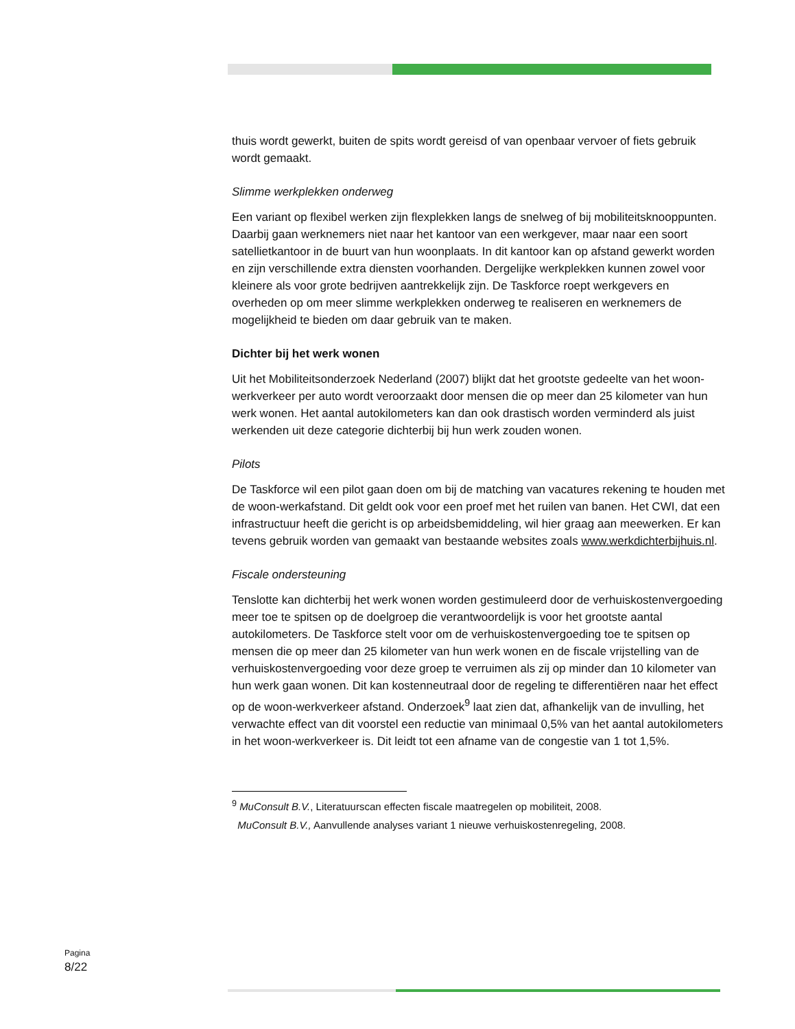thuis wordt gewerkt, buiten de spits wordt gereisd of van openbaar vervoer of fiets gebruik wordt gemaakt.
Slimme werkplekken onderweg
Een variant op flexibel werken zijn flexplekken langs de snelweg of bij mobiliteitsknooppunten. Daarbij gaan werknemers niet naar het kantoor van een werkgever, maar naar een soort satellietkantoor in de buurt van hun woonplaats. In dit kantoor kan op afstand gewerkt worden en zijn verschillende extra diensten voorhanden. Dergelijke werkplekken kunnen zowel voor kleinere als voor grote bedrijven aantrekkelijk zijn. De Taskforce roept werkgevers en overheden op om meer slimme werkplekken onderweg te realiseren en werknemers de mogelijkheid te bieden om daar gebruik van te maken.
Dichter bij het werk wonen
Uit het Mobiliteitsonderzoek Nederland (2007) blijkt dat het grootste gedeelte van het woon-werkverkeer per auto wordt veroorzaakt door mensen die op meer dan 25 kilometer van hun werk wonen. Het aantal autokilometers kan dan ook drastisch worden verminderd als juist werkenden uit deze categorie dichterbij bij hun werk zouden wonen.
Pilots
De Taskforce wil een pilot gaan doen om bij de matching van vacatures rekening te houden met de woon-werkafstand. Dit geldt ook voor een proef met het ruilen van banen. Het CWI, dat een infrastructuur heeft die gericht is op arbeidsbemiddeling, wil hier graag aan meewerken. Er kan tevens gebruik worden van gemaakt van bestaande websites zoals www.werkdichterbijhuis.nl.
Fiscale ondersteuning
Tenslotte kan dichterbij het werk wonen worden gestimuleerd door de verhuiskostenvergoeding meer toe te spitsen op de doelgroep die verantwoordelijk is voor het grootste aantal autokilometers. De Taskforce stelt voor om de verhuiskostenvergoeding toe te spitsen op mensen die op meer dan 25 kilometer van hun werk wonen en de fiscale vrijstelling van de verhuiskostenvergoeding voor deze groep te verruimen als zij op minder dan 10 kilometer van hun werk gaan wonen. Dit kan kostenneutraal door de regeling te differentiëren naar het effect op de woon-werkverkeer afstand. Onderzoek<sup>9</sup> laat zien dat, afhankelijk van de invulling, het verwachte effect van dit voorstel een reductie van minimaal 0,5% van het aantal autokilometers in het woon-werkverkeer is. Dit leidt tot een afname van de congestie van 1 tot 1,5%.
<sup>9</sup> MuConsult B.V., Literatuurscan effecten fiscale maatregelen op mobiliteit, 2008.
MuConsult B.V., Aanvullende analyses variant 1 nieuwe verhuiskostenregeling, 2008.
Pagina
8/22